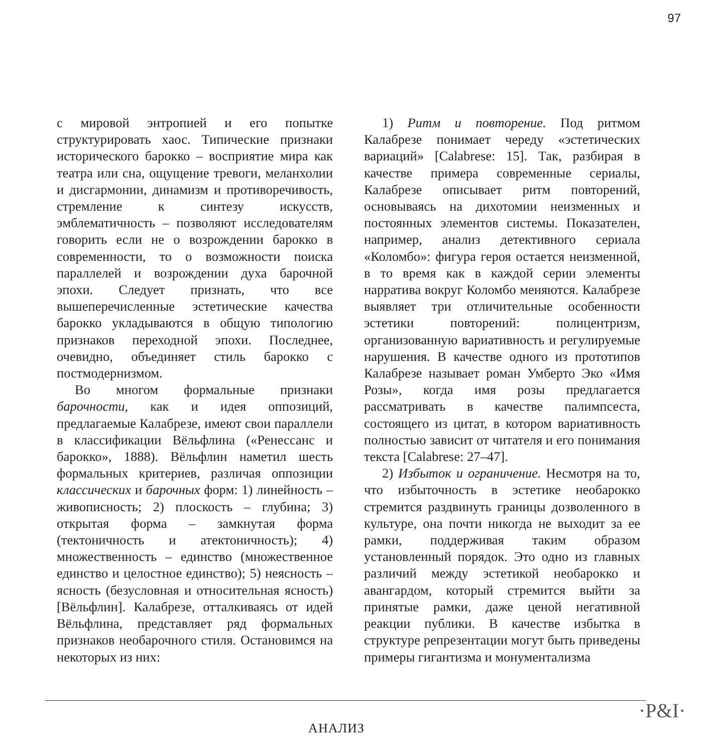97
с мировой энтропией и его попытке структурировать хаос. Типические признаки исторического барокко – восприятие мира как театра или сна, ощущение тревоги, меланхолии и дисгармонии, динамизм и противоречивость, стремление к синтезу искусств, эмблематичность – позволяют исследователям говорить если не о возрождении барокко в современности, то о возможности поиска параллелей и возрождении духа барочной эпохи. Следует признать, что все вышеперечисленные эстетические качества барокко укладываются в общую типологию признаков переходной эпохи. Последнее, очевидно, объединяет стиль барокко с постмодернизмом.
Во многом формальные признаки барочности, как и идея оппозиций, предлагаемые Калабрезе, имеют свои параллели в классификации Вёльфлина («Ренессанс и барокко», 1888). Вёльфлин наметил шесть формальных критериев, различая оппозиции классических и барочных форм: 1) линейность – живописность; 2) плоскость – глубина; 3) открытая форма – замкнутая форма (тектоничность и атектоничность); 4) множественность – единство (множественное единство и целостное единство); 5) неясность – ясность (безусловная и относительная ясность) [Вёльфлин]. Калабрезе, отталкиваясь от идей Вёльфлина, представляет ряд формальных признаков необарочного стиля. Остановимся на некоторых из них:
1) Ритм и повторение. Под ритмом Калабрезе понимает череду «эстетических вариаций» [Calabrese: 15]. Так, разбирая в качестве примера современные сериалы, Калабрезе описывает ритм повторений, основываясь на дихотомии неизменных и постоянных элементов системы. Показателен, например, анализ детективного сериала «Коломбо»: фигура героя остается неизменной, в то время как в каждой серии элементы нарратива вокруг Коломбо меняются. Калабрезе выявляет три отличительные особенности эстетики повторений: полицентризм, организованную вариативность и регулируемые нарушения. В качестве одного из прототипов Калабрезе называет роман Умберто Эко «Имя Розы», когда имя розы предлагается рассматривать в качестве палимпсеста, состоящего из цитат, в котором вариативность полностью зависит от читателя и его понимания текста [Calabrese: 27–47].
2) Избыток и ограничение. Несмотря на то, что избыточность в эстетике необарокко стремится раздвинуть границы дозволенного в культуре, она почти никогда не выходит за ее рамки, поддерживая таким образом установленный порядок. Это одно из главных различий между эстетикой необарокко и авангардом, который стремится выйти за принятые рамки, даже ценой негативной реакции публики. В качестве избытка в структуре репрезентации могут быть приведены примеры гигантизма и монументализма
АНАЛИЗ
·P&I·